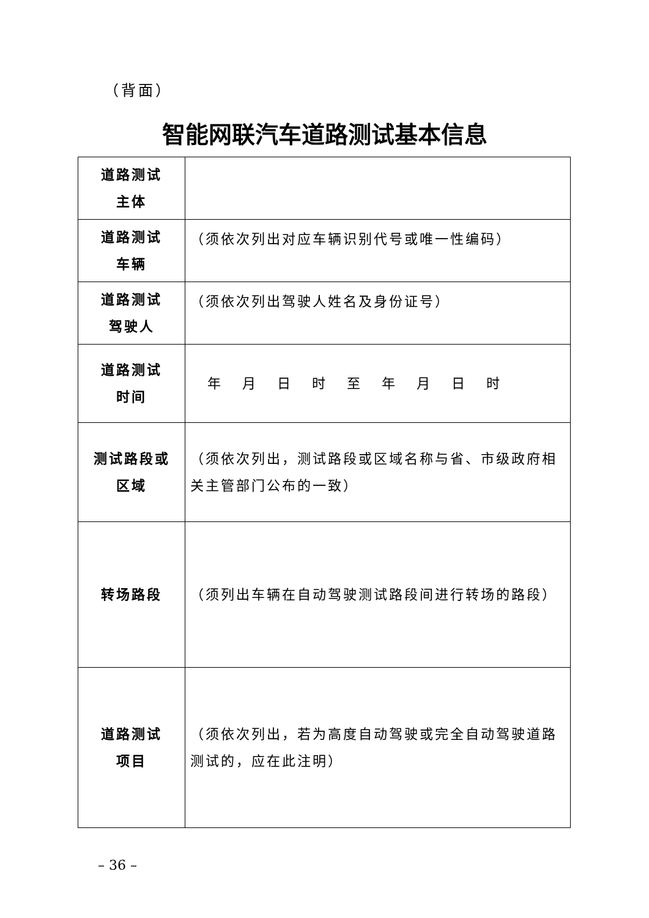（背面）
智能网联汽车道路测试基本信息
| 道路测试 主体 | |
| 道路测试 车辆 | （须依次列出对应车辆识别代号或唯一性编码） |
| 道路测试 驾驶人 | （须依次列出驾驶人姓名及身份证号） |
| 道路测试 时间 | 年 月 日 时 至 年 月 日 时 |
| 测试路段或 区域 | （须依次列出，测试路段或区域名称与省、市级政府相关主管部门公布的一致） |
| 转场路段 | （须列出车辆在自动驾驶测试路段间进行转场的路段） |
| 道路测试 项目 | （须依次列出，若为高度自动驾驶或完全自动驾驶道路测试的，应在此注明） |
– 36 –